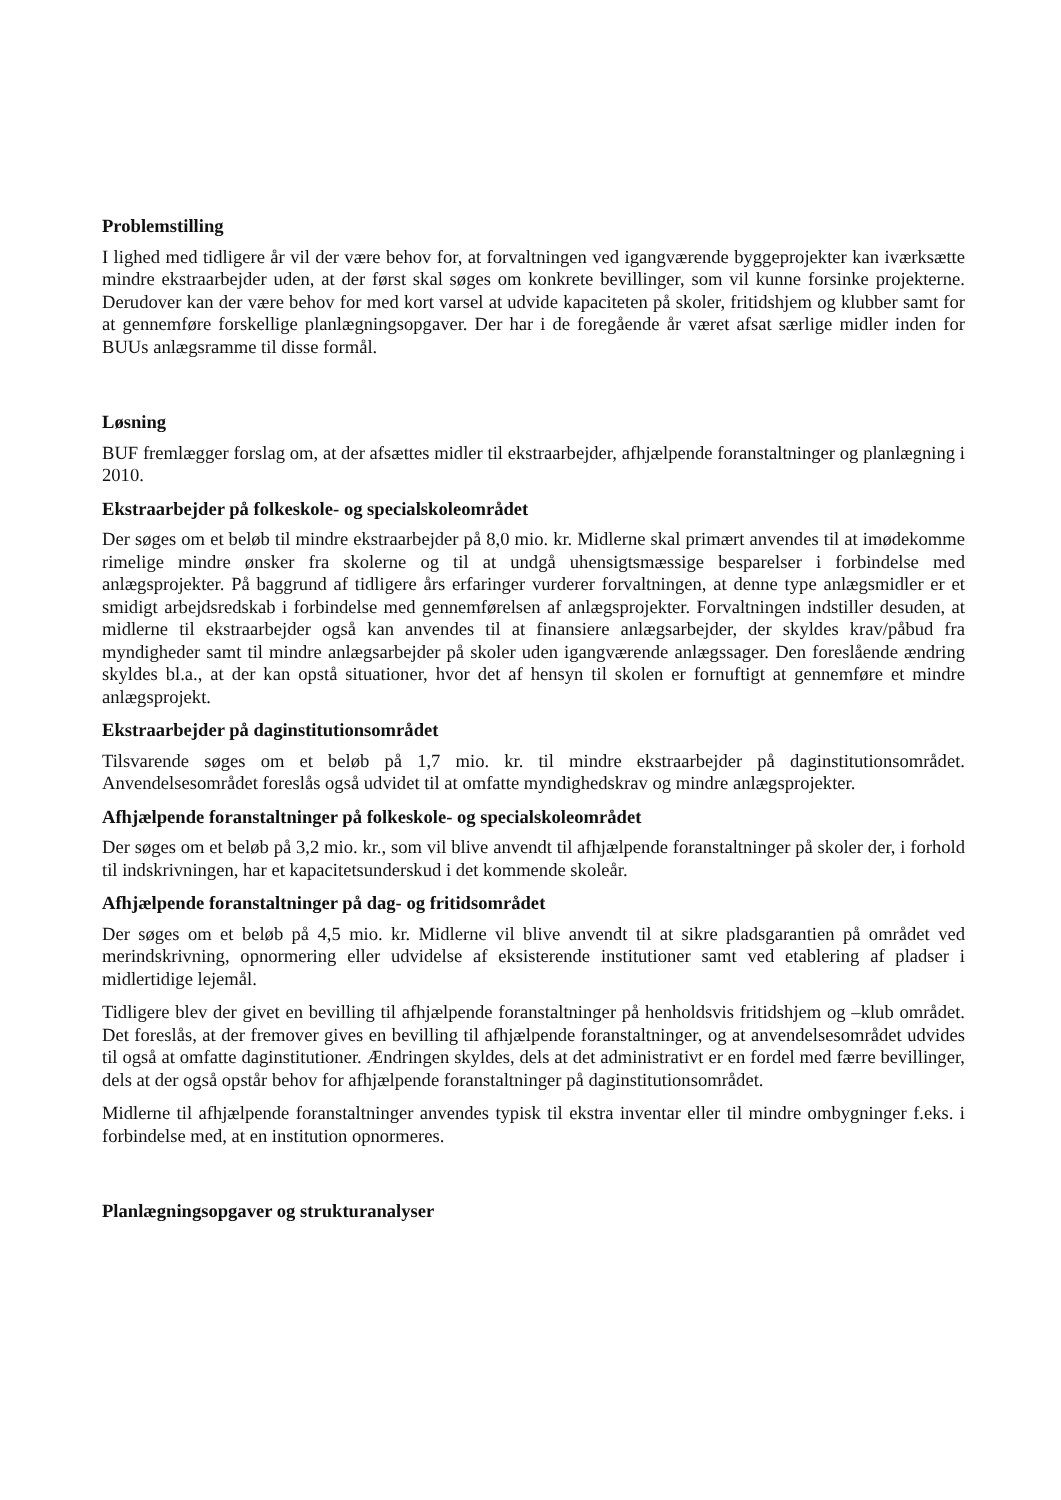Problemstilling
I lighed med tidligere år vil der være behov for, at forvaltningen ved igangværende byggeprojekter kan iværksætte mindre ekstraarbejder uden, at der først skal søges om konkrete bevillinger, som vil kunne forsinke projekterne. Derudover kan der være behov for med kort varsel at udvide kapaciteten på skoler, fritidshjem og klubber samt for at gennemføre forskellige planlægningsopgaver. Der har i de foregående år været afsat særlige midler inden for BUUs anlægsramme til disse formål.
Løsning
BUF fremlægger forslag om, at der afsættes midler til ekstraarbejder, afhjælpende foranstaltninger og planlægning i 2010.
Ekstraarbejder på folkeskole- og specialskoleområdet
Der søges om et beløb til mindre ekstraarbejder på 8,0 mio. kr. Midlerne skal primært anvendes til at imødekomme rimelige mindre ønsker fra skolerne og til at undgå uhensigtsmæssige besparelser i forbindelse med anlægsprojekter. På baggrund af tidligere års erfaringer vurderer forvaltningen, at denne type anlægsmidler er et smidigt arbejdsredskab i forbindelse med gennemførelsen af anlægsprojekter. Forvaltningen indstiller desuden, at midlerne til ekstraarbejder også kan anvendes til at finansiere anlægsarbejder, der skyldes krav/påbud fra myndigheder samt til mindre anlægsarbejder på skoler uden igangværende anlægssager. Den foreslående ændring skyldes bl.a., at der kan opstå situationer, hvor det af hensyn til skolen er fornuftigt at gennemføre et mindre anlægsprojekt.
Ekstraarbejder på daginstitutionsområdet
Tilsvarende søges om et beløb på 1,7 mio. kr. til mindre ekstraarbejder på daginstitutionsområdet. Anvendelsesområdet foreslås også udvidet til at omfatte myndighedskrav og mindre anlægsprojekter.
Afhjælpende foranstaltninger på folkeskole- og specialskoleområdet
Der søges om et beløb på 3,2 mio. kr., som vil blive anvendt til afhjælpende foranstaltninger på skoler der, i forhold til indskrivningen, har et kapacitetsunderskud i det kommende skoleår.
Afhjælpende foranstaltninger på dag- og fritidsområdet
Der søges om et beløb på 4,5 mio. kr. Midlerne vil blive anvendt til at sikre pladsgarantien på området ved merindskrivning, opnormering eller udvidelse af eksisterende institutioner samt ved etablering af pladser i midlertidige lejemål.
Tidligere blev der givet en bevilling til afhjælpende foranstaltninger på henholdsvis fritidshjem og –klub området. Det foreslås, at der fremover gives en bevilling til afhjælpende foranstaltninger, og at anvendelsesområdet udvides til også at omfatte daginstitutioner. Ændringen skyldes, dels at det administrativt er en fordel med færre bevillinger, dels at der også opstår behov for afhjælpende foranstaltninger på daginstitutionsområdet.
Midlerne til afhjælpende foranstaltninger anvendes typisk til ekstra inventar eller til mindre ombygninger f.eks. i forbindelse med, at en institution opnormeres.
Planlægningsopgaver og strukturanalyser